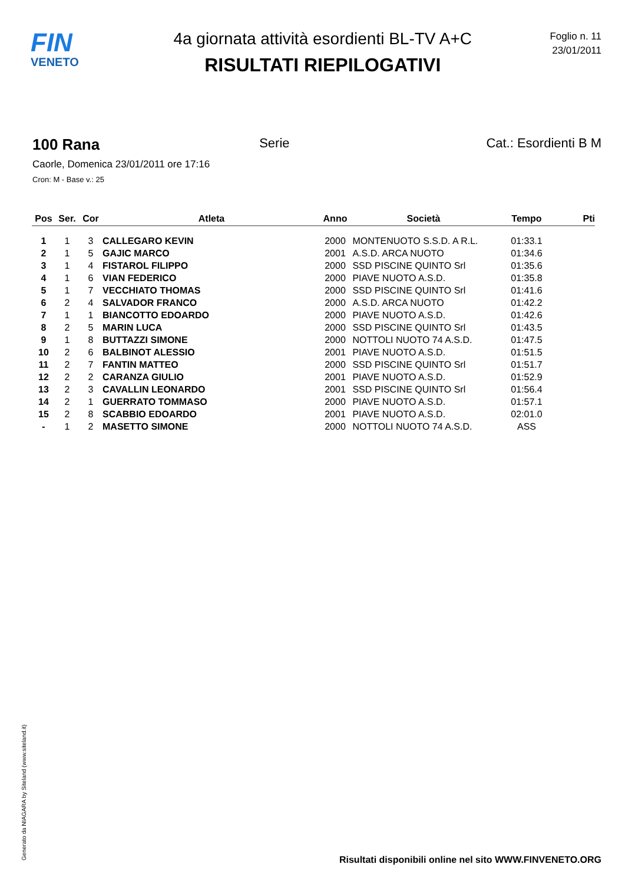FIN
VENETO
4a giornata attività esordienti BL-TV A+C
RISULTATI RIEPILOGATIVI
Foglio n. 11
23/01/2011
100 Rana Serie Cat.: Esordienti B M
Caorle, Domenica 23/01/2011 ore 17:16
Cron: M - Base v.: 25
| Pos | Ser. | Cor | Atleta | Anno | Società | Tempo | Pti |
| --- | --- | --- | --- | --- | --- | --- | --- |
| 1 | 1 | 3 | CALLEGARO KEVIN | 2000 | MONTENUOTO S.S.D. A R.L. | 01:33.1 | |
| 2 | 1 | 5 | GAJIC MARCO | 2001 | A.S.D. ARCA NUOTO | 01:34.6 | |
| 3 | 1 | 4 | FISTAROL FILIPPO | 2000 | SSD PISCINE QUINTO Srl | 01:35.6 | |
| 4 | 1 | 6 | VIAN FEDERICO | 2000 | PIAVE NUOTO A.S.D. | 01:35.8 | |
| 5 | 1 | 7 | VECCHIATO THOMAS | 2000 | SSD PISCINE QUINTO Srl | 01:41.6 | |
| 6 | 2 | 4 | SALVADOR FRANCO | 2000 | A.S.D. ARCA NUOTO | 01:42.2 | |
| 7 | 1 | 1 | BIANCOTTO EDOARDO | 2000 | PIAVE NUOTO A.S.D. | 01:42.6 | |
| 8 | 2 | 5 | MARIN LUCA | 2000 | SSD PISCINE QUINTO Srl | 01:43.5 | |
| 9 | 1 | 8 | BUTTAZZI SIMONE | 2000 | NOTTOLI NUOTO 74 A.S.D. | 01:47.5 | |
| 10 | 2 | 6 | BALBINOT ALESSIO | 2001 | PIAVE NUOTO A.S.D. | 01:51.5 | |
| 11 | 2 | 7 | FANTIN MATTEO | 2000 | SSD PISCINE QUINTO Srl | 01:51.7 | |
| 12 | 2 | 2 | CARANZA GIULIO | 2001 | PIAVE NUOTO A.S.D. | 01:52.9 | |
| 13 | 2 | 3 | CAVALLIN LEONARDO | 2001 | SSD PISCINE QUINTO Srl | 01:56.4 | |
| 14 | 2 | 1 | GUERRATO TOMMASO | 2000 | PIAVE NUOTO A.S.D. | 01:57.1 | |
| 15 | 2 | 8 | SCABBIO EDOARDO | 2001 | PIAVE NUOTO A.S.D. | 02:01.0 | |
| - | 1 | 2 | MASETTO SIMONE | 2000 | NOTTOLI NUOTO 74 A.S.D. | ASS | |
Generato da NIAGARA by Siteland (www.siteland.it)
Risultati disponibili online nel sito WWW.FINVENETO.ORG